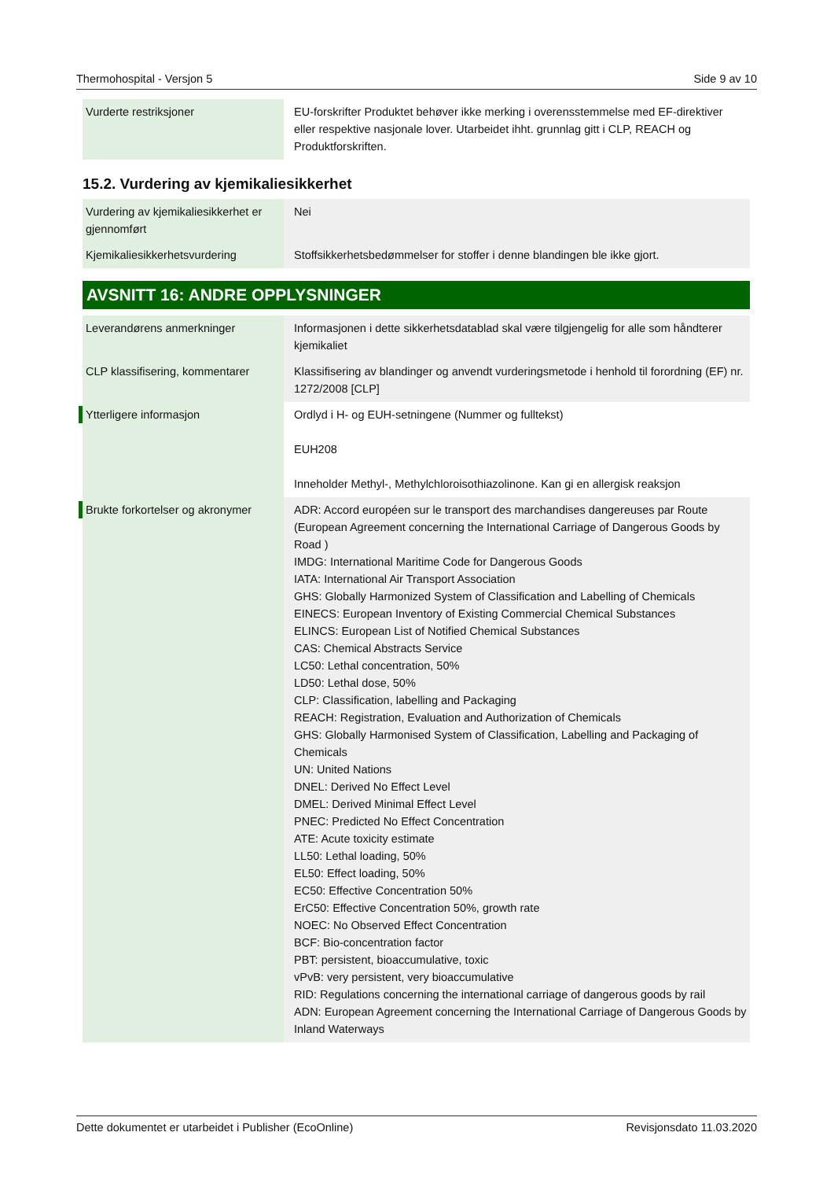Thermohospital - Versjon 5 Side 9 av 10
| Vurderte restriksjoner | EU-forskrifter Produktet behøver ikke merking i overensstemmelse med EF-direktiver eller respektive nasjonale lover. Utarbeidet ihht. grunnlag gitt i CLP, REACH og Produktforskriften. |
15.2. Vurdering av kjemikaliesikkerhet
| Vurdering av kjemikaliesikkerhet er gjennomført | Nei |
| Kjemikaliesikkerhetsvurdering | Stoffsikkerhetsbedømmelser for stoffer i denne blandingen ble ikke gjort. |
AVSNITT 16: ANDRE OPPLYSNINGER
| Leverandørens anmerkninger | Informasjonen i dette sikkerhetsdatablad skal være tilgjengelig for alle som håndterer kjemikaliet |
| CLP klassifisering, kommentarer | Klassifisering av blandinger og anvendt vurderingsmetode i henhold til forordning (EF) nr. 1272/2008 [CLP] |
| Ytterligere informasjon | Ordlyd i H- og EUH-setningene (Nummer og fulltekst) EUH208 Inneholder Methyl-, Methylchloroisothiazolinone. Kan gi en allergisk reaksjon |
| Brukte forkortelser og akronymer | ADR: Accord européen sur le transport des marchandises dangereuses par Route (European Agreement concerning the International Carriage of Dangerous Goods by Road ) IMDG: International Maritime Code for Dangerous Goods IATA: International Air Transport Association GHS: Globally Harmonized System of Classification and Labelling of Chemicals EINECS: European Inventory of Existing Commercial Chemical Substances ELINCS: European List of Notified Chemical Substances CAS: Chemical Abstracts Service LC50: Lethal concentration, 50% LD50: Lethal dose, 50% CLP: Classification, labelling and Packaging REACH: Registration, Evaluation and Authorization of Chemicals GHS: Globally Harmonised System of Classification, Labelling and Packaging of Chemicals UN: United Nations DNEL: Derived No Effect Level DMEL: Derived Minimal Effect Level PNEC: Predicted No Effect Concentration ATE: Acute toxicity estimate LL50: Lethal loading, 50% EL50: Effect loading, 50% EC50: Effective Concentration 50% ErC50: Effective Concentration 50%, growth rate NOEC: No Observed Effect Concentration BCF: Bio-concentration factor PBT: persistent, bioaccumulative, toxic vPvB: very persistent, very bioaccumulative RID: Regulations concerning the international carriage of dangerous goods by rail ADN: European Agreement concerning the International Carriage of Dangerous Goods by Inland Waterways |
Dette dokumentet er utarbeidet i Publisher (EcoOnline) Revisjonsdato 11.03.2020